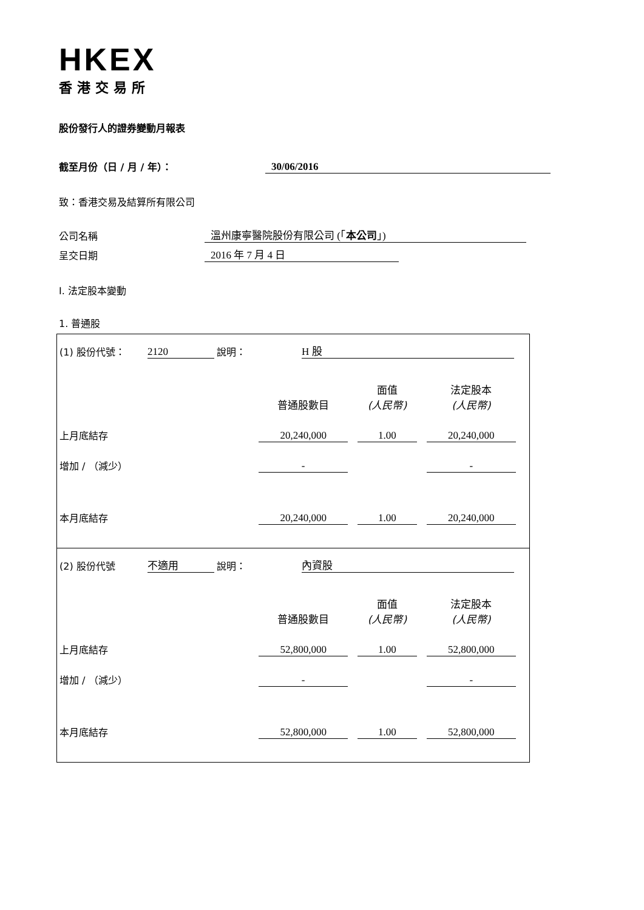HKEX
香港交易所
股份發行人的證券變動月報表
截至月份（日 / 月 / 年）： 30/06/2016
致：香港交易及結算所有限公司
公司名稱 溫州康寧醫院股份有限公司 (「本公司」)
呈交日期 2016 年 7 月 4 日
I. 法定股本變動
1. 普通股
(1) 股份代號： 2120 說明： H 股
| | 普通股數目 | 面值 (人民幣) | 法定股本 (人民幣) |
| 上月底結存 | 20,240,000 | 1.00 | 20,240,000 |
| 增加 / （減少） | - | | - |
| 本月底結存 | 20,240,000 | 1.00 | 20,240,000 |
(2) 股份代號 不適用 說明： 內資股
| | 普通股數目 | 面值 (人民幣) | 法定股本 (人民幣) |
| 上月底結存 | 52,800,000 | 1.00 | 52,800,000 |
| 增加 / （減少） | - | | - |
| 本月底結存 | 52,800,000 | 1.00 | 52,800,000 |